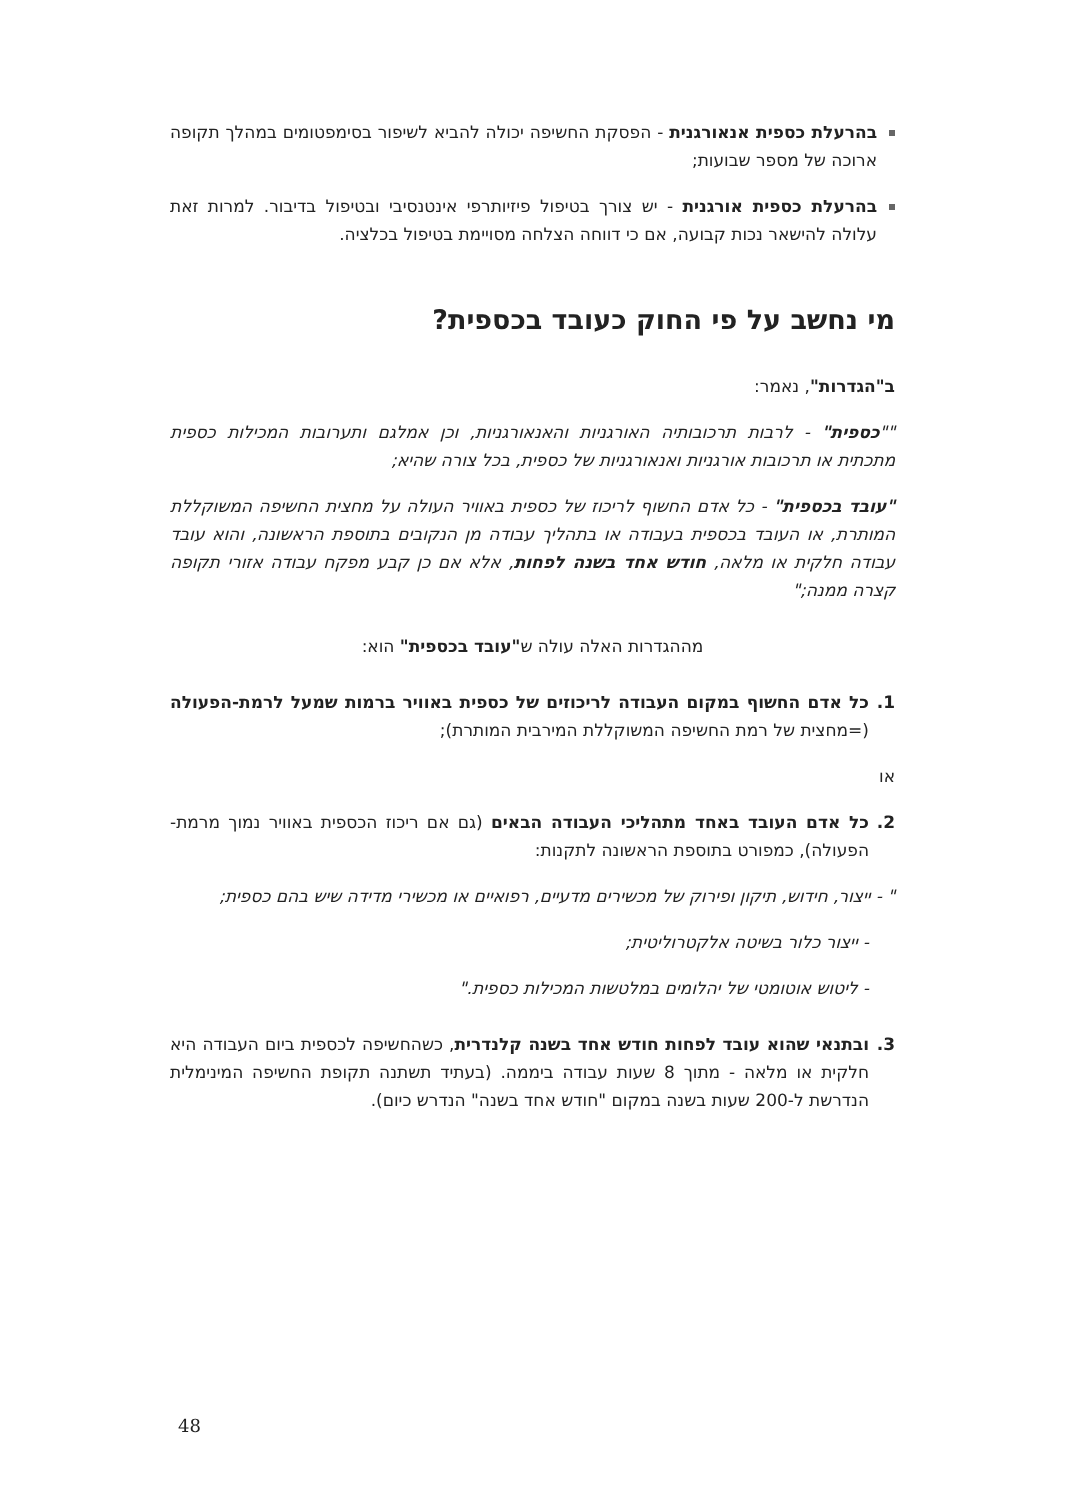בהרעלת כספית אנאורגנית - הפסקת החשיפה יכולה להביא לשיפור בסימפטומים במהלך תקופה ארוכה של מספר שבועות;
בהרעלת כספית אורגנית - יש צורך בטיפול פיזיותרפי אינטנסיבי ובטיפול בדיבור. למרות זאת עלולה להישאר נכות קבועה, אם כי דווחה הצלחה מסויימת בטיפול בכלציה.
מי נחשב על פי החוק כעובד בכספית?
ב"הגדרות", נאמר:
""כספית" - לרבות תרכובותיה האורגניות והאנאורגניות, וכן אמלגם ותערובות המכילות כספית מתכתית או תרכובות אורגניות ואנאורגניות של כספית, בכל צורה שהיא;
"עובד בכספית" - כל אדם החשוף לריכוז של כספית באוויר העולה על מחצית החשיפה המשוקללת המותרת, או העובד בכספית בעבודה או בתהליך עבודה מן הנקובים בתוספת הראשונה, והוא עובד עבודה חלקית או מלאה, חודש אחד בשנה לפחות, אלא אם כן קבע מפקח עבודה אזורי תקופה קצרה ממנה;"
מההגדרות האלה עולה ש"עובד בכספית" הוא:
1. כל אדם החשוף במקום העבודה לריכוזים של כספית באוויר ברמות שמעל לרמת-הפעולה (=מחצית של רמת החשיפה המשוקללת המירבית המותרת);
או
2. כל אדם העובד באחד מתהליכי העבודה הבאים (גם אם ריכוז הכספית באוויר נמוך מרמת-הפעולה), כמפורט בתוספת הראשונה לתקנות:
" - ייצור, חידוש, תיקון ופירוק של מכשירים מדעיים, רפואיים או מכשירי מדידה שיש בהם כספית;
- ייצור כלור בשיטה אלקטרוליטית;
- ליטוש אוטומטי של יהלומים במלטשות המכילות כספית."
3. ובתנאי שהוא עובד לפחות חודש אחד בשנה קלנדרית, כשהחשיפה לכספית ביום העבודה היא חלקית או מלאה - מתוך 8 שעות עבודה ביממה. (בעתיד תשתנה תקופת החשיפה המינימלית הנדרשת ל-200 שעות בשנה במקום "חודש אחד בשנה" הנדרש כיום).
48